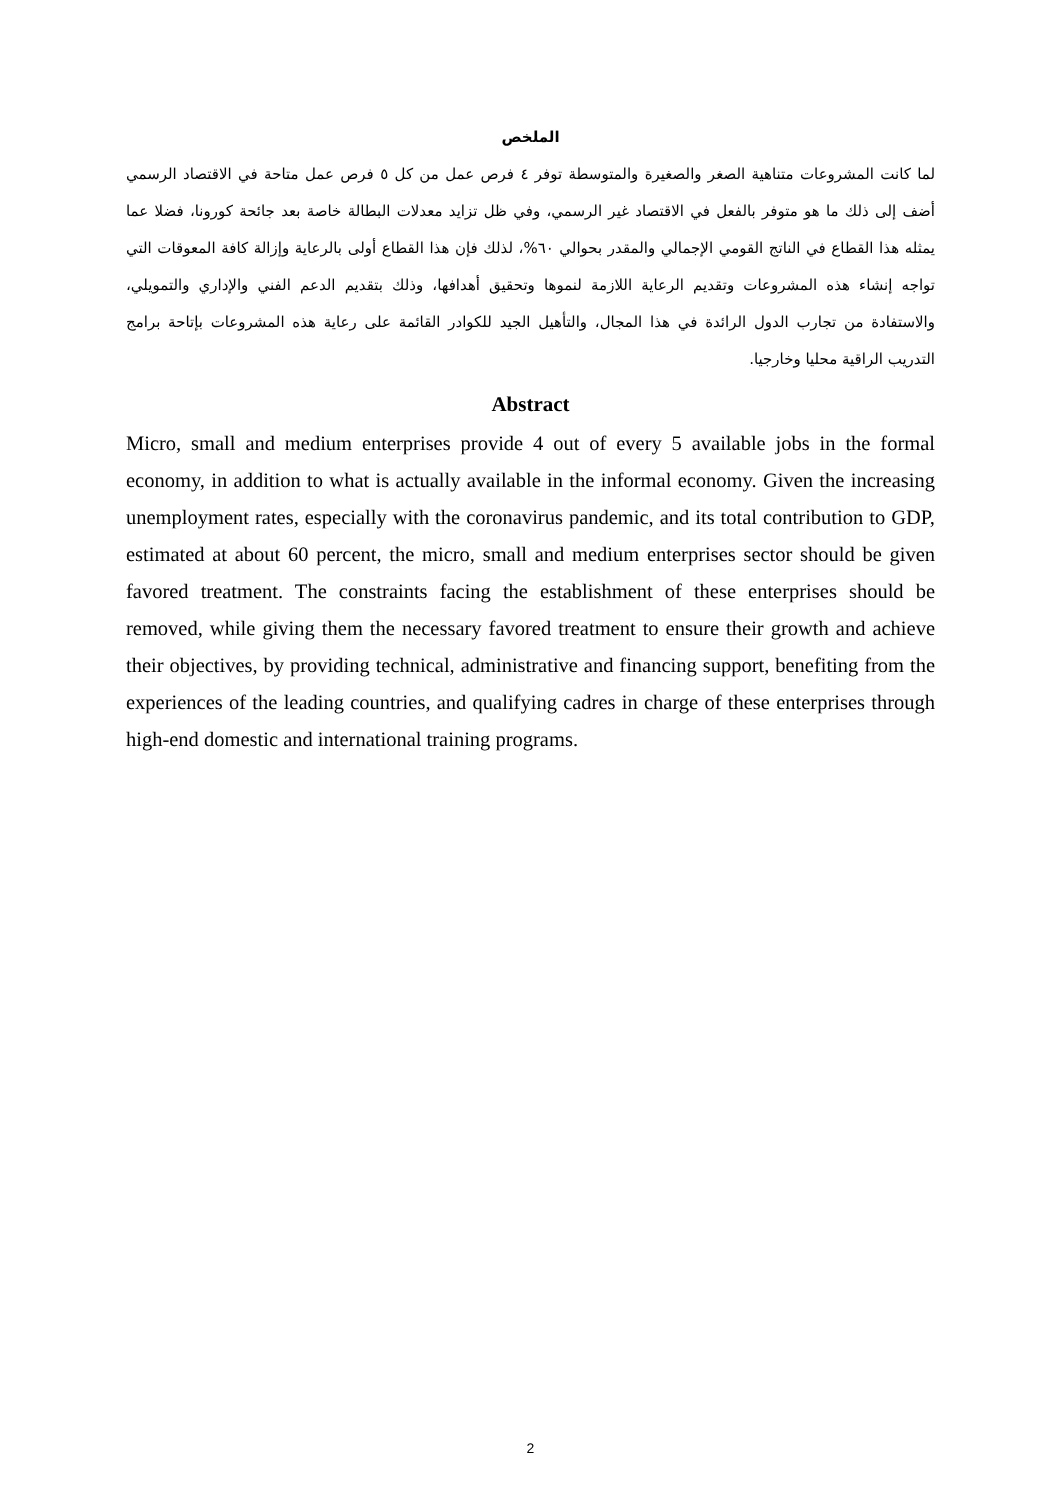الملخص
لما كانت المشروعات متناهية الصغر والصغيرة والمتوسطة توفر ٤ فرص عمل من كل ٥ فرص عمل متاحة في الاقتصاد الرسمي أضف إلى ذلك ما هو متوفر بالفعل في الاقتصاد غير الرسمي، وفي ظل تزايد معدلات البطالة خاصة بعد جائحة كورونا، فضلا عما يمثله هذا القطاع في الناتج القومي الإجمالي والمقدر بحوالي ٦٠%، لذلك فإن هذا القطاع أولى بالرعاية وإزالة كافة المعوقات التي تواجه إنشاء هذه المشروعات وتقديم الرعاية اللازمة لنموها وتحقيق أهدافها، وذلك بتقديم الدعم الفني والإداري والتمويلي، والاستفادة من تجارب الدول الرائدة في هذا المجال، والتأهيل الجيد للكوادر القائمة على رعاية هذه المشروعات بإتاحة برامج التدريب الراقية محليا وخارجيا.
Abstract
Micro, small and medium enterprises provide 4 out of every 5 available jobs in the formal economy, in addition to what is actually available in the informal economy. Given the increasing unemployment rates, especially with the coronavirus pandemic, and its total contribution to GDP, estimated at about 60 percent, the micro, small and medium enterprises sector should be given favored treatment. The constraints facing the establishment of these enterprises should be removed, while giving them the necessary favored treatment to ensure their growth and achieve their objectives, by providing technical, administrative and financing support, benefiting from the experiences of the leading countries, and qualifying cadres in charge of these enterprises through high-end domestic and international training programs.
2